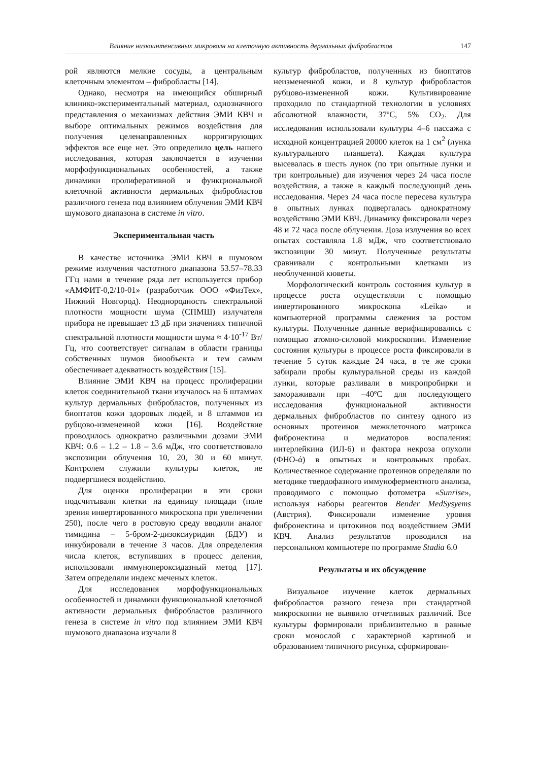Влияние низкоинтенсивных микроволн на клеточную активность дермальных фибробластов 147
рой являются мелкие сосуды, а центральным клеточным элементом – фибробласты [14].
Однако, несмотря на имеющийся обширный клинико-экспериментальный материал, однозначного представления о механизмах действия ЭМИ КВЧ и выборе оптимальных режимов воздействия для получения целенаправленных корригирующих эффектов все еще нет. Это определило цель нашего исследования, которая заключается в изучении морфофункциональных особенностей, а также динамики пролиферативной и функциональной клеточной активности дермальных фибробластов различного генеза под влиянием облучения ЭМИ КВЧ шумового диапазона в системе in vitro.
Экспериментальная часть
В качестве источника ЭМИ КВЧ в шумовом режиме излучения частотного диапазона 53.57–78.33 ГГц нами в течение ряда лет используется прибор «АМФИТ-0,2/10-01» (разработчик ООО «ФизТех», Нижний Новгород). Неоднородность спектральной плотности мощности шума (СПМШ) излучателя прибора не превышает ±3 дБ при значениях типичной спектральной плотности мощности шума ≈ 4·10<sup>-17</sup> Вт/Гц, что соответствует сигналам в области границы собственных шумов биообъекта и тем самым обеспечивает адекватность воздействия [15].
Влияние ЭМИ КВЧ на процесс пролиферации клеток соединительной ткани изучалось на 6 штаммах культур дермальных фибробластов, полученных из биоптатов кожи здоровых людей, и 8 штаммов из рубцово-измененной кожи [16]. Воздействие проводилось однократно различными дозами ЭМИ КВЧ: 0.6 – 1.2 – 1.8 – 3.6 мДж, что соответствовало экспозиции облучения 10, 20, 30 и 60 минут. Контролем служили культуры клеток, не подвергшиеся воздействию.
Для оценки пролиферации в эти сроки подсчитывали клетки на единицу площади (поле зрения инвертированного микроскопа при увеличении 250), после чего в ростовую среду вводили аналог тимидина – 5-бром-2-дизоксиуридин (БДУ) и инкубировали в течение 3 часов. Для определения числа клеток, вступивших в процесс деления, использовали иммунопероксидазный метод [17]. Затем определяли индекс меченых клеток.
Для исследования морфофункциональных особенностей и динамики функциональной клеточной активности дермальных фибробластов различного генеза в системе in vitro под влиянием ЭМИ КВЧ шумового диапазона изучали 8
культур фибробластов, полученных из биоптатов неизмененной кожи, и 8 культур фибробластов рубцово-измененной кожи. Культивирование проходило по стандартной технологии в условиях абсолютной влажности, 37ºС, 5% СО<sub>2</sub>. Для исследования использовали культуры 4–6 пассажа с исходной концентрацией 20000 клеток на 1 см<sup>2</sup> (лунка культурального планшета). Каждая культура высевалась в шесть лунок (по три опытные лунки и три контрольные) для изучения через 24 часа после воздействия, а также в каждый последующий день исследования. Через 24 часа после пересева культура в опытных лунках подвергалась однократному воздействию ЭМИ КВЧ. Динамику фиксировали через 48 и 72 часа после облучения. Доза излучения во всех опытах составляла 1.8 мДж, что соответствовало экспозиции 30 минут. Полученные результаты сравнивали с контрольными клетками из необлученной кюветы.
Морфологический контроль состояния культур в процессе роста осуществляли с помощью инвертированного микроскопа «Leika» и компьютерной программы слежения за ростом культуры. Полученные данные верифицировались с помощью атомно-силовой микроскопии. Изменение состояния культуры в процессе роста фиксировали в течение 5 суток каждые 24 часа, в те же сроки забирали пробы культуральной среды из каждой лунки, которые разливали в микропробирки и замораживали при –40ºС для последующего исследования функциональной активности дермальных фибробластов по синтезу одного из основных протеинов межклеточного матрикса фибронектина и медиаторов воспаления: интерлейкина (ИЛ-6) и фактора некроза опухоли (ФНО-ά) в опытных и контрольных пробах. Количественное содержание протеинов определяли по методике твердофазного иммуноферментного анализа, проводимого с помощью фотометра «Sunrise», используя наборы реагентов Bender MedSysyems (Австрия). Фиксировали изменение уровня фибронектина и цитокинов под воздействием ЭМИ КВЧ. Анализ результатов проводился на персональном компьютере по программе Stadia 6.0
Результаты и их обсуждение
Визуальное изучение клеток дермальных фибробластов разного генеза при стандартной микроскопии не выявило отчетливых различий. Все культуры формировали приблизительно в равные сроки монослой с характерной картиной и образованием типичного рисунка, сформирован-